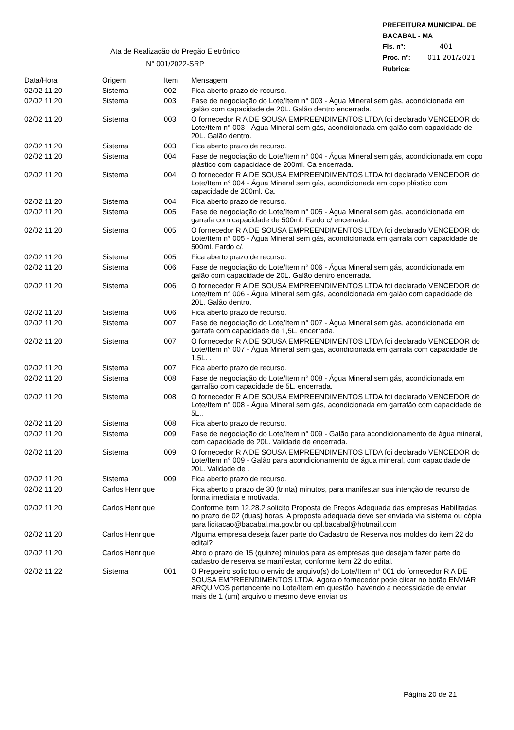PREFEITURA MUNICIPAL DE BACABAL - MA
Fls. nº: 401
Proc. nº: 011 201/2021
Rubrica:
Ata de Realização do Pregão Eletrônico
N° 001/2022-SRP
| Data/Hora | Origem | Item | Mensagem |
| --- | --- | --- | --- |
| 02/02 11:20 | Sistema | 002 | Fica aberto prazo de recurso. |
| 02/02 11:20 | Sistema | 003 | Fase de negociação do Lote/Item n° 003 - Água Mineral sem gás, acondicionada em galão com capacidade de 20L. Galão dentro encerrada. |
| 02/02 11:20 | Sistema | 003 | O fornecedor R A DE SOUSA EMPREENDIMENTOS LTDA foi declarado VENCEDOR do Lote/Item n° 003 - Água Mineral sem gás, acondicionada em galão com capacidade de 20L. Galão dentro. |
| 02/02 11:20 | Sistema | 003 | Fica aberto prazo de recurso. |
| 02/02 11:20 | Sistema | 004 | Fase de negociação do Lote/Item n° 004 - Água Mineral sem gás, acondicionada em copo plástico com capacidade de 200ml. Ca encerrada. |
| 02/02 11:20 | Sistema | 004 | O fornecedor R A DE SOUSA EMPREENDIMENTOS LTDA foi declarado VENCEDOR do Lote/Item n° 004 - Água Mineral sem gás, acondicionada em copo plástico com capacidade de 200ml. Ca. |
| 02/02 11:20 | Sistema | 004 | Fica aberto prazo de recurso. |
| 02/02 11:20 | Sistema | 005 | Fase de negociação do Lote/Item n° 005 - Água Mineral sem gás, acondicionada em garrafa com capacidade de 500ml. Fardo c/ encerrada. |
| 02/02 11:20 | Sistema | 005 | O fornecedor R A DE SOUSA EMPREENDIMENTOS LTDA foi declarado VENCEDOR do Lote/Item n° 005 - Água Mineral sem gás, acondicionada em garrafa com capacidade de 500ml. Fardo c/. |
| 02/02 11:20 | Sistema | 005 | Fica aberto prazo de recurso. |
| 02/02 11:20 | Sistema | 006 | Fase de negociação do Lote/Item n° 006 - Água Mineral sem gás, acondicionada em galão com capacidade de 20L. Galão dentro encerrada. |
| 02/02 11:20 | Sistema | 006 | O fornecedor R A DE SOUSA EMPREENDIMENTOS LTDA foi declarado VENCEDOR do Lote/Item n° 006 - Água Mineral sem gás, acondicionada em galão com capacidade de 20L. Galão dentro. |
| 02/02 11:20 | Sistema | 006 | Fica aberto prazo de recurso. |
| 02/02 11:20 | Sistema | 007 | Fase de negociação do Lote/Item n° 007 - Água Mineral sem gás, acondicionada em garrafa com capacidade de 1,5L. encerrada. |
| 02/02 11:20 | Sistema | 007 | O fornecedor R A DE SOUSA EMPREENDIMENTOS LTDA foi declarado VENCEDOR do Lote/Item n° 007 - Água Mineral sem gás, acondicionada em garrafa com capacidade de 1,5L. . |
| 02/02 11:20 | Sistema | 007 | Fica aberto prazo de recurso. |
| 02/02 11:20 | Sistema | 008 | Fase de negociação do Lote/Item n° 008 - Água Mineral sem gás, acondicionada em garrafão com capacidade de 5L. encerrada. |
| 02/02 11:20 | Sistema | 008 | O fornecedor R A DE SOUSA EMPREENDIMENTOS LTDA foi declarado VENCEDOR do Lote/Item n° 008 - Água Mineral sem gás, acondicionada em garrafão com capacidade de 5L.. |
| 02/02 11:20 | Sistema | 008 | Fica aberto prazo de recurso. |
| 02/02 11:20 | Sistema | 009 | Fase de negociação do Lote/Item n° 009 - Galão para acondicionamento de água mineral, com capacidade de 20L. Validade de encerrada. |
| 02/02 11:20 | Sistema | 009 | O fornecedor R A DE SOUSA EMPREENDIMENTOS LTDA foi declarado VENCEDOR do Lote/Item n° 009 - Galão para acondicionamento de água mineral, com capacidade de 20L. Validade de . |
| 02/02 11:20 | Sistema | 009 | Fica aberto prazo de recurso. |
| 02/02 11:20 | Carlos Henrique | | Fica aberto o prazo de 30 (trinta) minutos, para manifestar sua intenção de recurso de forma imediata e motivada. |
| 02/02 11:20 | Carlos Henrique | | Conforme item 12.28.2 solicito Proposta de Preços Adequada das empresas Habilitadas no prazo de 02 (duas) horas. A proposta adequada deve ser enviada via sistema ou cópia para licitacao@bacabal.ma.gov.br ou cpl.bacabal@hotmail.com |
| 02/02 11:20 | Carlos Henrique | | Alguma empresa deseja fazer parte do Cadastro de Reserva nos moldes do item 22 do edital? |
| 02/02 11:20 | Carlos Henrique | | Abro o prazo de 15 (quinze) minutos para as empresas que desejam fazer parte do cadastro de reserva se manifestar, conforme item 22 do edital. |
| 02/02 11:22 | Sistema | 001 | O Pregoeiro solicitou o envio de arquivo(s) do Lote/Item n° 001 do fornecedor R A DE SOUSA EMPREENDIMENTOS LTDA. Agora o fornecedor pode clicar no botão ENVIAR ARQUIVOS pertencente no Lote/Item em questão, havendo a necessidade de enviar mais de 1 (um) arquivo o mesmo deve enviar os |
Página 20 de 21